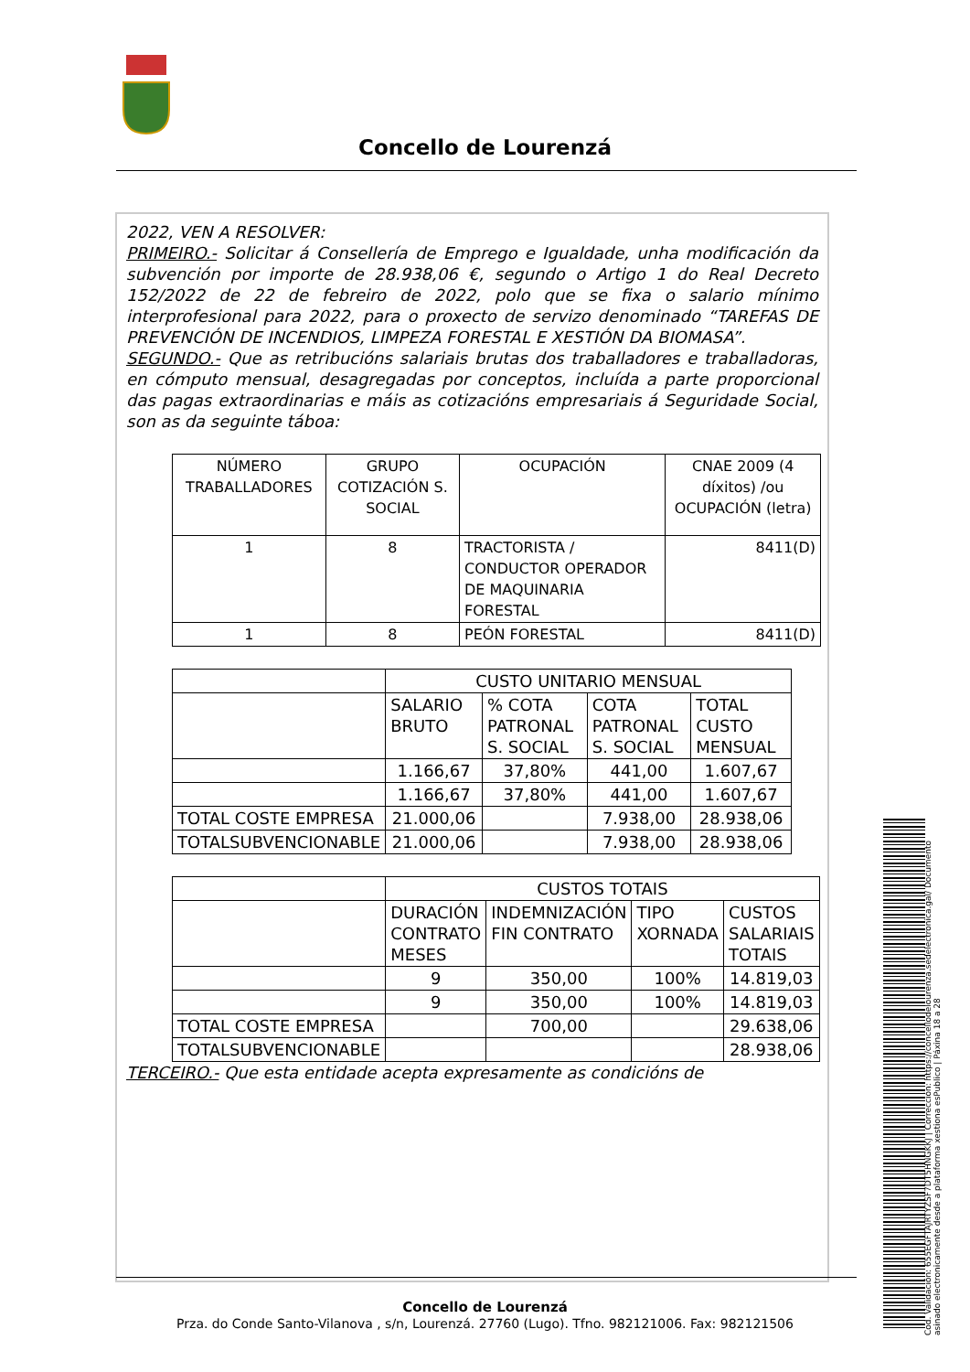Concello de Lourenzá
2022, VEN A RESOLVER:
PRIMEIRO.- Solicitar á Consellería de Emprego e Igualdade, unha modificación da subvención por importe de 28.938,06 €, segundo o Artigo 1 do Real Decreto 152/2022 de 22 de febreiro de 2022, polo que se fixa o salario mínimo interprofesional para 2022, para o proxecto de servizo denominado “TAREFAS DE PREVENCIÓN DE INCENDIOS, LIMPEZA FORESTAL E XESTIÓN DA BIOMASA”.
SEGUNDO.- Que as retribucións salariais brutas dos traballadores e traballadoras, en cómputo mensual, desagregadas por conceptos, incluída a parte proporcional das pagas extraordinarias e máis as cotizacións empresariais á Seguridade Social, son as da seguinte táboa:
| NÚMERO TRABALLADORES | GRUPO COTIZACIÓN S. SOCIAL | OCUPACIÓN | CNAE 2009 (4 díxitos) /ou OCUPACIÓN (letra) |
| 1 | 8 | TRACTORISTA / CONDUCTOR OPERADOR DE MAQUINARIA FORESTAL | 8411(D) |
| 1 | 8 | PEÓN FORESTAL | 8411(D) |
| | CUSTO UNITARIO MENSUAL | | | |
| | SALARIO BRUTO | % COTA PATRONAL S. SOCIAL | COTA PATRONAL S. SOCIAL | TOTAL CUSTO MENSUAL |
| | 1.166,67 | 37,80% | 441,00 | 1.607,67 |
| | 1.166,67 | 37,80% | 441,00 | 1.607,67 |
| TOTAL COSTE EMPRESA | 21.000,06 | | 7.938,00 | 28.938,06 |
| TOTALSUBVENCIONABLE | 21.000,06 | | 7.938,00 | 28.938,06 |
| | CUSTOS TOTAIS | | | |
| | DURACIÓN CONTRATO MESES | INDEMNIZACIÓN FIN CONTRATO | TIPO XORNADA | CUSTOS SALARIAIS TOTAIS |
| | 9 | 350,00 | 100% | 14.819,03 |
| | 9 | 350,00 | 100% | 14.819,03 |
| TOTAL COSTE EMPRESA | | 700,00 | | 29.638,06 |
| TOTALSUBVENCIONABLE | | | | 28.938,06 |
TERCEIRO.- Que esta entidade acepta expresamente as condicións de
Concello de Lourenzá
Prza. do Conde Santo-Vilanova , s/n, Lourenzá. 27760 (Lugo). Tfno. 982121006. Fax: 982121506
Cod. Validación: 655EGFTAJRTYZSF7DT5HNGKKJ | Corrección: https://concellodelourenza.sedelectronica.gal/ Documento asinado electronicamente desde a plataforma xestiona esPublico | Páxina 18 a 28